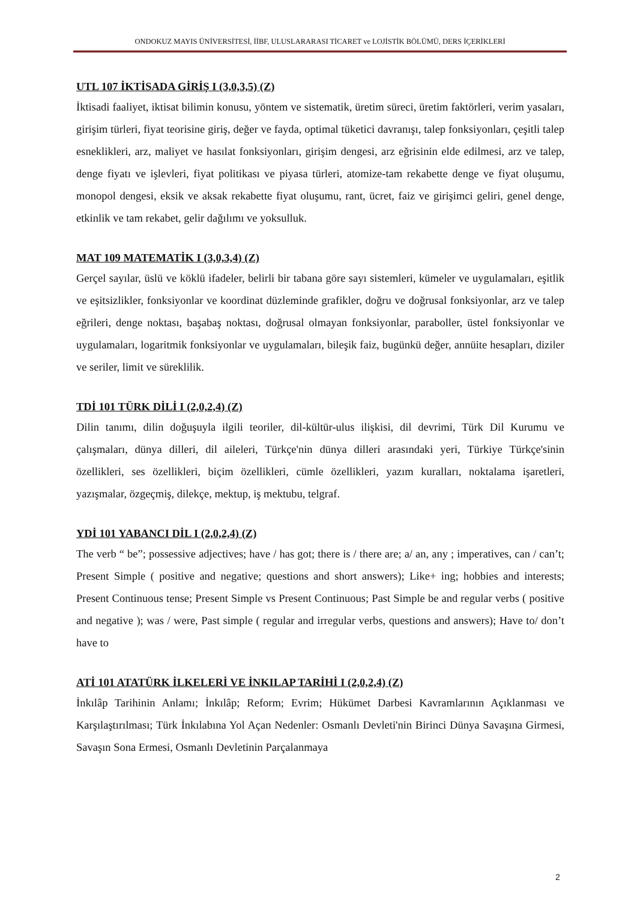ONDOKUZ MAYIS ÜNİVERSİTESİ, İİBF, ULUSLARARASI TİCARET ve LOJİSTİK BÖLÜMÜ, DERS İÇERİKLERİ
UTL 107 İKTİSADA GİRİŞ I (3,0,3,5) (Z)
İktisadi faaliyet, iktisat bilimin konusu, yöntem ve sistematik, üretim süreci, üretim faktörleri, verim yasaları, girişim türleri, fiyat teorisine giriş, değer ve fayda, optimal tüketici davranışı, talep fonksiyonları, çeşitli talep esneklikleri, arz, maliyet ve hasılat fonksiyonları, girişim dengesi, arz eğrisinin elde edilmesi, arz ve talep, denge fiyatı ve işlevleri, fiyat politikası ve piyasa türleri, atomize-tam rekabette denge ve fiyat oluşumu, monopol dengesi, eksik ve aksak rekabette fiyat oluşumu, rant, ücret, faiz ve girişimci geliri, genel denge, etkinlik ve tam rekabet, gelir dağılımı ve yoksulluk.
MAT 109 MATEMATİK I (3,0,3,4) (Z)
Gerçel sayılar, üslü ve köklü ifadeler, belirli bir tabana göre sayı sistemleri, kümeler ve uygulamaları, eşitlik ve eşitsizlikler, fonksiyonlar ve koordinat düzleminde grafikler, doğru ve doğrusal fonksiyonlar, arz ve talep eğrileri, denge noktası, başabaş noktası, doğrusal olmayan fonksiyonlar, paraboller, üstel fonksiyonlar ve uygulamaları, logaritmik fonksiyonlar ve uygulamaları, bileşik faiz, bugünkü değer, annüite hesapları, diziler ve seriler, limit ve süreklilik.
TDİ 101 TÜRK DİLİ I (2,0,2,4) (Z)
Dilin tanımı, dilin doğuşuyla ilgili teoriler, dil-kültür-ulus ilişkisi, dil devrimi, Türk Dil Kurumu ve çalışmaları, dünya dilleri, dil aileleri, Türkçe'nin dünya dilleri arasındaki yeri, Türkiye Türkçe'sinin özellikleri, ses özellikleri, biçim özellikleri, cümle özellikleri, yazım kuralları, noktalama işaretleri, yazışmalar, özgeçmiş, dilekçe, mektup, iş mektubu, telgraf.
YDİ 101 YABANCI DİL I (2,0,2,4) (Z)
The verb “ be”; possessive adjectives; have / has got; there is / there are; a/ an, any ; imperatives, can / can’t; Present Simple ( positive and negative; questions and short answers); Like+ ing; hobbies and interests; Present Continuous tense; Present Simple vs Present Continuous; Past Simple be and regular verbs ( positive and negative ); was / were, Past simple ( regular and irregular verbs, questions and answers); Have to/ don’t have to
ATİ 101 ATATÜRK İLKELERİ VE İNKILAP TARİHİ I (2,0,2,4) (Z)
İnkılâp Tarihinin Anlamı; İnkılâp; Reform; Evrim; Hükümet Darbesi Kavramlarının Açıklanması ve Karşılaştırılması; Türk İnkılabına Yol Açan Nedenler: Osmanlı Devleti'nin Birinci Dünya Savaşına Girmesi, Savaşın Sona Ermesi, Osmanlı Devletinin Parçalanmaya
2